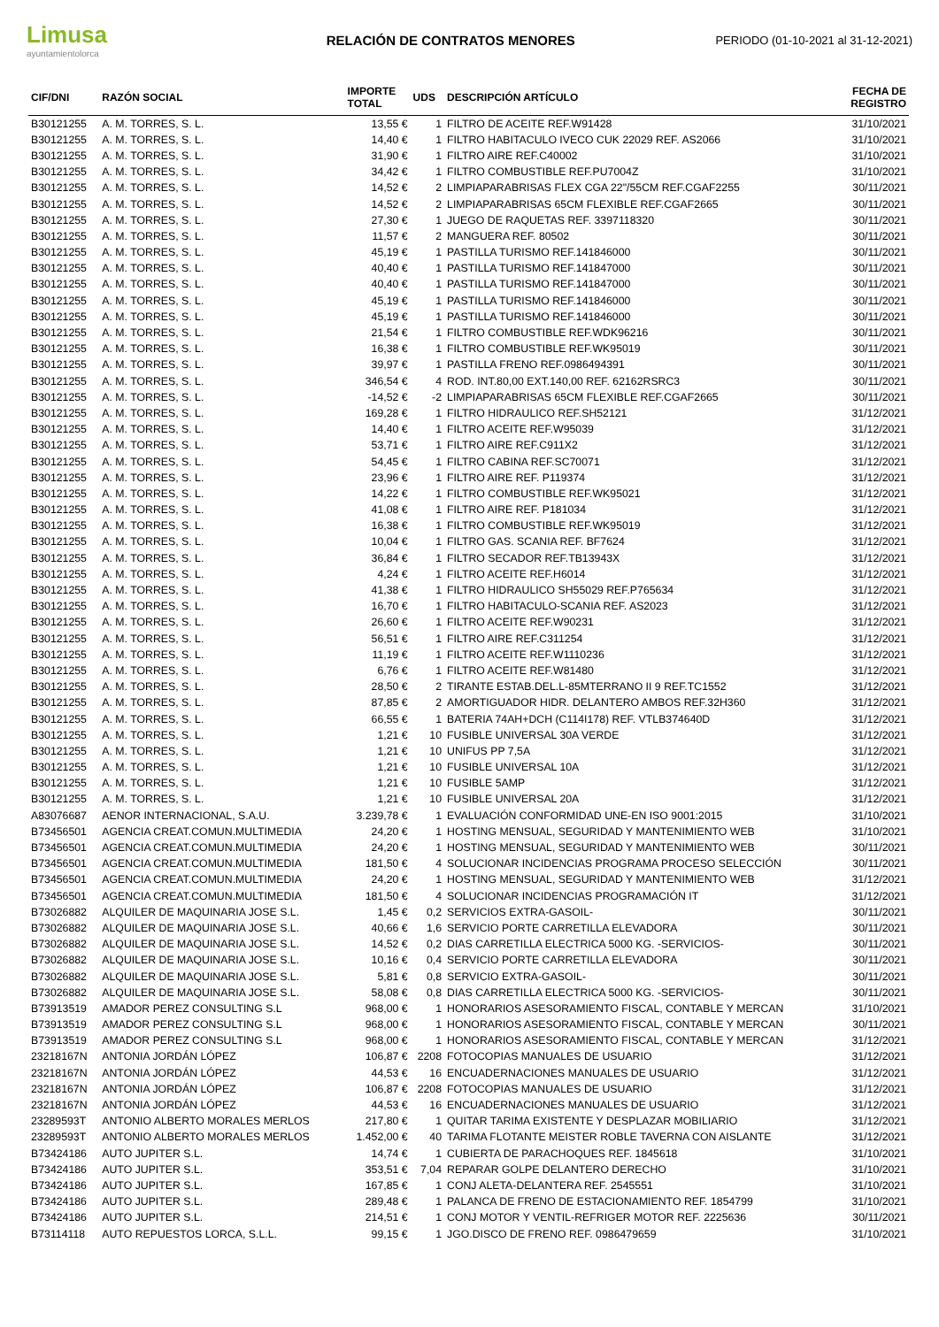Limusa
ayuntamientolorca
RELACIÓN DE CONTRATOS MENORES
PERIODO (01-10-2021 al 31-12-2021)
| CIF/DNI | RAZÓN SOCIAL | IMPORTE TOTAL | UDS | DESCRIPCIÓN ARTÍCULO | FECHA DE REGISTRO |
| --- | --- | --- | --- | --- | --- |
| B30121255 | A. M. TORRES, S. L. | 13,55 € | 1 | FILTRO DE ACEITE REF.W91428 | 31/10/2021 |
| B30121255 | A. M. TORRES, S. L. | 14,40 € | 1 | FILTRO HABITACULO IVECO CUK 22029 REF. AS2066 | 31/10/2021 |
| B30121255 | A. M. TORRES, S. L. | 31,90 € | 1 | FILTRO AIRE REF.C40002 | 31/10/2021 |
| B30121255 | A. M. TORRES, S. L. | 34,42 € | 1 | FILTRO COMBUSTIBLE REF.PU7004Z | 31/10/2021 |
| B30121255 | A. M. TORRES, S. L. | 14,52 € | 2 | LIMPIAPARABRISAS FLEX CGA 22"/55CM REF.CGAF2255 | 30/11/2021 |
| B30121255 | A. M. TORRES, S. L. | 14,52 € | 2 | LIMPIAPARABRISAS 65CM FLEXIBLE REF.CGAF2665 | 30/11/2021 |
| B30121255 | A. M. TORRES, S. L. | 27,30 € | 1 | JUEGO DE RAQUETAS REF. 3397118320 | 30/11/2021 |
| B30121255 | A. M. TORRES, S. L. | 11,57 € | 2 | MANGUERA REF. 80502 | 30/11/2021 |
| B30121255 | A. M. TORRES, S. L. | 45,19 € | 1 | PASTILLA TURISMO REF.141846000 | 30/11/2021 |
| B30121255 | A. M. TORRES, S. L. | 40,40 € | 1 | PASTILLA TURISMO REF.141847000 | 30/11/2021 |
| B30121255 | A. M. TORRES, S. L. | 40,40 € | 1 | PASTILLA TURISMO REF.141847000 | 30/11/2021 |
| B30121255 | A. M. TORRES, S. L. | 45,19 € | 1 | PASTILLA TURISMO REF.141846000 | 30/11/2021 |
| B30121255 | A. M. TORRES, S. L. | 45,19 € | 1 | PASTILLA TURISMO REF.141846000 | 30/11/2021 |
| B30121255 | A. M. TORRES, S. L. | 21,54 € | 1 | FILTRO COMBUSTIBLE REF.WDK96216 | 30/11/2021 |
| B30121255 | A. M. TORRES, S. L. | 16,38 € | 1 | FILTRO COMBUSTIBLE REF.WK95019 | 30/11/2021 |
| B30121255 | A. M. TORRES, S. L. | 39,97 € | 1 | PASTILLA FRENO REF.0986494391 | 30/11/2021 |
| B30121255 | A. M. TORRES, S. L. | 346,54 € | 4 | ROD. INT.80,00 EXT.140,00 REF. 62162RSRC3 | 30/11/2021 |
| B30121255 | A. M. TORRES, S. L. | -14,52 € | -2 | LIMPIAPARABRISAS 65CM FLEXIBLE REF.CGAF2665 | 30/11/2021 |
| B30121255 | A. M. TORRES, S. L. | 169,28 € | 1 | FILTRO HIDRAULICO REF.SH52121 | 31/12/2021 |
| B30121255 | A. M. TORRES, S. L. | 14,40 € | 1 | FILTRO ACEITE REF.W95039 | 31/12/2021 |
| B30121255 | A. M. TORRES, S. L. | 53,71 € | 1 | FILTRO AIRE REF.C911X2 | 31/12/2021 |
| B30121255 | A. M. TORRES, S. L. | 54,45 € | 1 | FILTRO CABINA REF.SC70071 | 31/12/2021 |
| B30121255 | A. M. TORRES, S. L. | 23,96 € | 1 | FILTRO AIRE REF. P119374 | 31/12/2021 |
| B30121255 | A. M. TORRES, S. L. | 14,22 € | 1 | FILTRO COMBUSTIBLE REF.WK95021 | 31/12/2021 |
| B30121255 | A. M. TORRES, S. L. | 41,08 € | 1 | FILTRO AIRE REF. P181034 | 31/12/2021 |
| B30121255 | A. M. TORRES, S. L. | 16,38 € | 1 | FILTRO COMBUSTIBLE REF.WK95019 | 31/12/2021 |
| B30121255 | A. M. TORRES, S. L. | 10,04 € | 1 | FILTRO GAS. SCANIA REF. BF7624 | 31/12/2021 |
| B30121255 | A. M. TORRES, S. L. | 36,84 € | 1 | FILTRO SECADOR REF.TB13943X | 31/12/2021 |
| B30121255 | A. M. TORRES, S. L. | 4,24 € | 1 | FILTRO ACEITE REF.H6014 | 31/12/2021 |
| B30121255 | A. M. TORRES, S. L. | 41,38 € | 1 | FILTRO HIDRAULICO SH55029 REF.P765634 | 31/12/2021 |
| B30121255 | A. M. TORRES, S. L. | 16,70 € | 1 | FILTRO HABITACULO-SCANIA REF. AS2023 | 31/12/2021 |
| B30121255 | A. M. TORRES, S. L. | 26,60 € | 1 | FILTRO ACEITE REF.W90231 | 31/12/2021 |
| B30121255 | A. M. TORRES, S. L. | 56,51 € | 1 | FILTRO AIRE REF.C311254 | 31/12/2021 |
| B30121255 | A. M. TORRES, S. L. | 11,19 € | 1 | FILTRO ACEITE REF.W1110236 | 31/12/2021 |
| B30121255 | A. M. TORRES, S. L. | 6,76 € | 1 | FILTRO ACEITE REF.W81480 | 31/12/2021 |
| B30121255 | A. M. TORRES, S. L. | 28,50 € | 2 | TIRANTE ESTAB.DEL.L-85MTERRANO II 9 REF.TC1552 | 31/12/2021 |
| B30121255 | A. M. TORRES, S. L. | 87,85 € | 2 | AMORTIGUADOR HIDR. DELANTERO AMBOS REF.32H360 | 31/12/2021 |
| B30121255 | A. M. TORRES, S. L. | 66,55 € | 1 | BATERIA 74AH+DCH (C114I178) REF. VTLB374640D | 31/12/2021 |
| B30121255 | A. M. TORRES, S. L. | 1,21 € | 10 | FUSIBLE UNIVERSAL 30A VERDE | 31/12/2021 |
| B30121255 | A. M. TORRES, S. L. | 1,21 € | 10 | UNIFUS PP 7,5A | 31/12/2021 |
| B30121255 | A. M. TORRES, S. L. | 1,21 € | 10 | FUSIBLE UNIVERSAL 10A | 31/12/2021 |
| B30121255 | A. M. TORRES, S. L. | 1,21 € | 10 | FUSIBLE 5AMP | 31/12/2021 |
| B30121255 | A. M. TORRES, S. L. | 1,21 € | 10 | FUSIBLE UNIVERSAL 20A | 31/12/2021 |
| A83076687 | AENOR INTERNACIONAL, S.A.U. | 3.239,78 € | 1 | EVALUACIÓN CONFORMIDAD UNE-EN ISO 9001:2015 | 31/10/2021 |
| B73456501 | AGENCIA CREAT.COMUN.MULTIMEDIA | 24,20 € | 1 | HOSTING MENSUAL, SEGURIDAD Y MANTENIMIENTO WEB | 31/10/2021 |
| B73456501 | AGENCIA CREAT.COMUN.MULTIMEDIA | 24,20 € | 1 | HOSTING MENSUAL, SEGURIDAD Y MANTENIMIENTO WEB | 30/11/2021 |
| B73456501 | AGENCIA CREAT.COMUN.MULTIMEDIA | 181,50 € | 4 | SOLUCIONAR INCIDENCIAS PROGRAMA PROCESO SELECCIÓN | 30/11/2021 |
| B73456501 | AGENCIA CREAT.COMUN.MULTIMEDIA | 24,20 € | 1 | HOSTING MENSUAL, SEGURIDAD Y MANTENIMIENTO WEB | 31/12/2021 |
| B73456501 | AGENCIA CREAT.COMUN.MULTIMEDIA | 181,50 € | 4 | SOLUCIONAR INCIDENCIAS PROGRAMACIÓN IT | 31/12/2021 |
| B73026882 | ALQUILER DE MAQUINARIA JOSE S.L. | 1,45 € | 0,2 | SERVICIOS EXTRA-GASOIL- | 30/11/2021 |
| B73026882 | ALQUILER DE MAQUINARIA JOSE S.L. | 40,66 € | 1,6 | SERVICIO PORTE CARRETILLA ELEVADORA | 30/11/2021 |
| B73026882 | ALQUILER DE MAQUINARIA JOSE S.L. | 14,52 € | 0,2 | DIAS CARRETILLA ELECTRICA 5000 KG. -SERVICIOS- | 30/11/2021 |
| B73026882 | ALQUILER DE MAQUINARIA JOSE S.L. | 10,16 € | 0,4 | SERVICIO PORTE CARRETILLA ELEVADORA | 30/11/2021 |
| B73026882 | ALQUILER DE MAQUINARIA JOSE S.L. | 5,81 € | 0,8 | SERVICIO EXTRA-GASOIL- | 30/11/2021 |
| B73026882 | ALQUILER DE MAQUINARIA JOSE S.L. | 58,08 € | 0,8 | DIAS CARRETILLA ELECTRICA 5000 KG. -SERVICIOS- | 30/11/2021 |
| B73913519 | AMADOR PEREZ CONSULTING S.L | 968,00 € | 1 | HONORARIOS ASESORAMIENTO FISCAL, CONTABLE Y MERCAN | 31/10/2021 |
| B73913519 | AMADOR PEREZ CONSULTING S.L | 968,00 € | 1 | HONORARIOS ASESORAMIENTO FISCAL, CONTABLE Y MERCAN | 30/11/2021 |
| B73913519 | AMADOR PEREZ CONSULTING S.L | 968,00 € | 1 | HONORARIOS ASESORAMIENTO FISCAL, CONTABLE Y MERCAN | 31/12/2021 |
| 23218167N | ANTONIA JORDÁN LÓPEZ | 106,87 € | 2208 | FOTOCOPIAS MANUALES DE USUARIO | 31/12/2021 |
| 23218167N | ANTONIA JORDÁN LÓPEZ | 44,53 € | 16 | ENCUADERNACIONES MANUALES DE USUARIO | 31/12/2021 |
| 23218167N | ANTONIA JORDÁN LÓPEZ | 106,87 € | 2208 | FOTOCOPIAS MANUALES DE USUARIO | 31/12/2021 |
| 23218167N | ANTONIA JORDÁN LÓPEZ | 44,53 € | 16 | ENCUADERNACIONES MANUALES DE USUARIO | 31/12/2021 |
| 23289593T | ANTONIO ALBERTO MORALES MERLOS | 217,80 € | 1 | QUITAR TARIMA EXISTENTE Y DESPLAZAR MOBILIARIO | 31/12/2021 |
| 23289593T | ANTONIO ALBERTO MORALES MERLOS | 1.452,00 € | 40 | TARIMA FLOTANTE MEISTER ROBLE TAVERNA CON AISLANTE | 31/12/2021 |
| B73424186 | AUTO JUPITER S.L. | 14,74 € | 1 | CUBIERTA DE PARACHOQUES REF. 1845618 | 31/10/2021 |
| B73424186 | AUTO JUPITER S.L. | 353,51 € | 7,04 | REPARAR GOLPE DELANTERO DERECHO | 31/10/2021 |
| B73424186 | AUTO JUPITER S.L. | 167,85 € | 1 | CONJ ALETA-DELANTERA REF. 2545551 | 31/10/2021 |
| B73424186 | AUTO JUPITER S.L. | 289,48 € | 1 | PALANCA DE FRENO DE ESTACIONAMIENTO REF. 1854799 | 31/10/2021 |
| B73424186 | AUTO JUPITER S.L. | 214,51 € | 1 | CONJ MOTOR Y VENTIL-REFRIGER MOTOR REF. 2225636 | 30/11/2021 |
| B73114118 | AUTO REPUESTOS LORCA, S.L.L. | 99,15 € | 1 | JGO.DISCO DE FRENO REF. 0986479659 | 31/10/2021 |